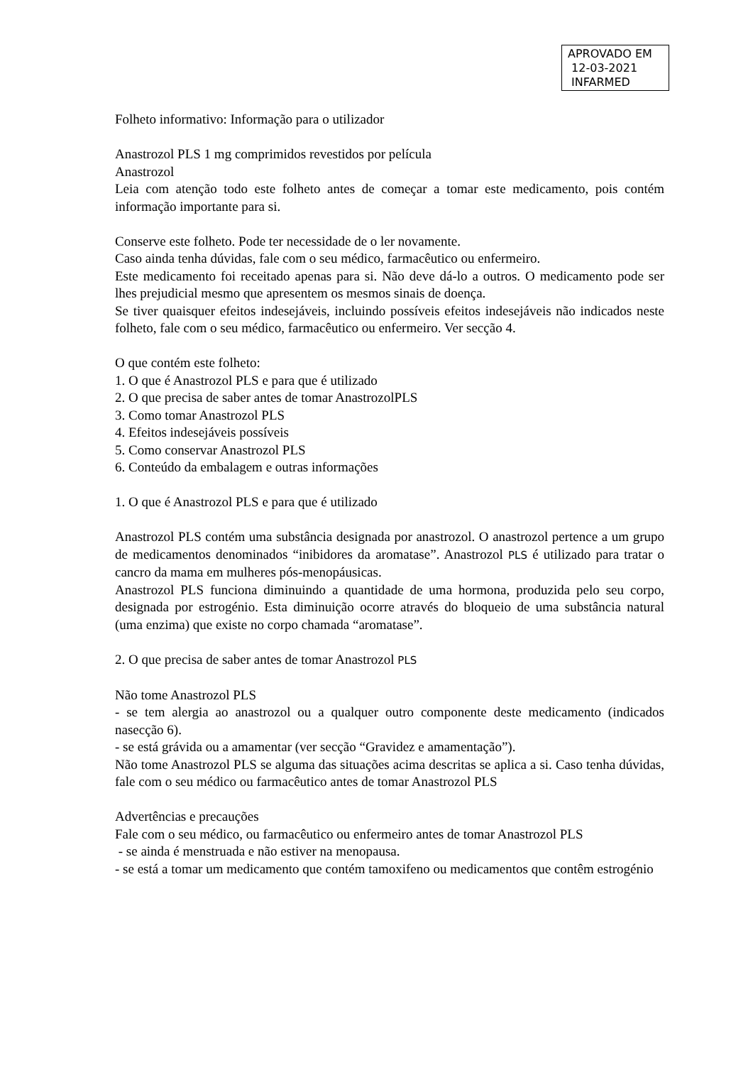APROVADO EM
12-03-2021
INFARMED
Folheto informativo: Informação para o utilizador
Anastrozol PLS 1 mg comprimidos revestidos por película
Anastrozol
Leia com atenção todo este folheto antes de começar a tomar este medicamento, pois contém informação importante para si.
Conserve este folheto. Pode ter necessidade de o ler novamente.
Caso ainda tenha dúvidas, fale com o seu médico, farmacêutico ou enfermeiro.
Este medicamento foi receitado apenas para si. Não deve dá-lo a outros. O medicamento pode ser lhes prejudicial mesmo que apresentem os mesmos sinais de doença.
Se tiver quaisquer efeitos indesejáveis, incluindo possíveis efeitos indesejáveis não indicados neste folheto, fale com o seu médico, farmacêutico ou enfermeiro. Ver secção 4.
O que contém este folheto:
1. O que é Anastrozol PLS e para que é utilizado
2. O que precisa de saber antes de tomar AnastrozolPLS
3. Como tomar Anastrozol PLS
4. Efeitos indesejáveis possíveis
5. Como conservar Anastrozol PLS
6. Conteúdo da embalagem e outras informações
1. O que é Anastrozol PLS e para que é utilizado
Anastrozol PLS contém uma substância designada por anastrozol. O anastrozol pertence a um grupo de medicamentos denominados “inibidores da aromatase”. Anastrozol PLS é utilizado para tratar o cancro da mama em mulheres pós-menopáusicas.
Anastrozol PLS funciona diminuindo a quantidade de uma hormona, produzida pelo seu corpo, designada por estrogénio. Esta diminuição ocorre através do bloqueio de uma substância natural (uma enzima) que existe no corpo chamada “aromatase”.
2. O que precisa de saber antes de tomar Anastrozol PLS
Não tome Anastrozol PLS
- se tem alergia ao anastrozol ou a qualquer outro componente deste medicamento (indicados nasecção 6).
- se está grávida ou a amamentar (ver secção “Gravidez e amamentação”).
Não tome Anastrozol PLS se alguma das situações acima descritas se aplica a si. Caso tenha dúvidas, fale com o seu médico ou farmacêutico antes de tomar Anastrozol PLS
Advertências e precauções
Fale com o seu médico, ou farmacêutico ou enfermeiro antes de tomar Anastrozol PLS
- se ainda é menstruada e não estiver na menopausa.
- se está a tomar um medicamento que contém tamoxifeno ou medicamentos que contêm estrogénio